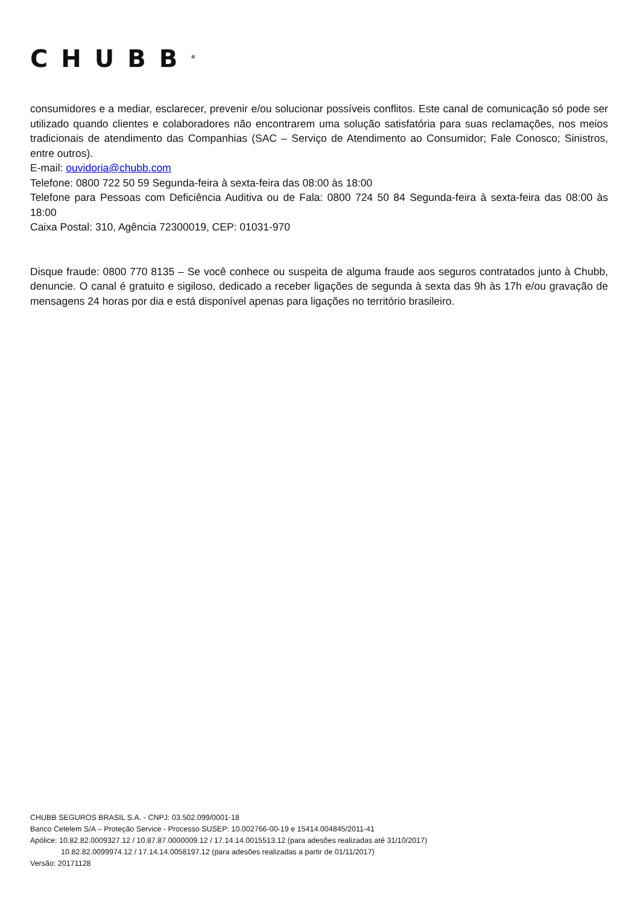CHUBB<sup>®</sup>
consumidores e a mediar, esclarecer, prevenir e/ou solucionar possíveis conflitos. Este canal de comunicação só pode ser utilizado quando clientes e colaboradores não encontrarem uma solução satisfatória para suas reclamações, nos meios tradicionais de atendimento das Companhias (SAC – Serviço de Atendimento ao Consumidor; Fale Conosco; Sinistros, entre outros).
E-mail: ouvidoria@chubb.com
Telefone: 0800 722 50 59 Segunda-feira à sexta-feira das 08:00 às 18:00
Telefone para Pessoas com Deficiência Auditiva ou de Fala: 0800 724 50 84 Segunda-feira à sexta-feira das 08:00 às 18:00
Caixa Postal: 310, Agência 72300019, CEP: 01031-970
Disque fraude: 0800 770 8135 – Se você conhece ou suspeita de alguma fraude aos seguros contratados junto à Chubb, denuncie. O canal é gratuito e sigiloso, dedicado a receber ligações de segunda à sexta das 9h às 17h e/ou gravação de mensagens 24 horas por dia e está disponível apenas para ligações no território brasileiro.
CHUBB SEGUROS BRASIL S.A. - CNPJ: 03.502.099/0001-18
Banco Cetelem S/A – Proteção Service - Processo SUSEP: 10.002766-00-19 e 15414.004845/2011-41
Apólice: 10.82.82.0009327.12 / 10.87.87.0000009.12 / 17.14.14.0015513.12 (para adesões realizadas até 31/10/2017)
10.82.82.0099974.12 / 17.14.14.0058197.12 (para adesões realizadas a partir de 01/11/2017)
Versão: 20171128